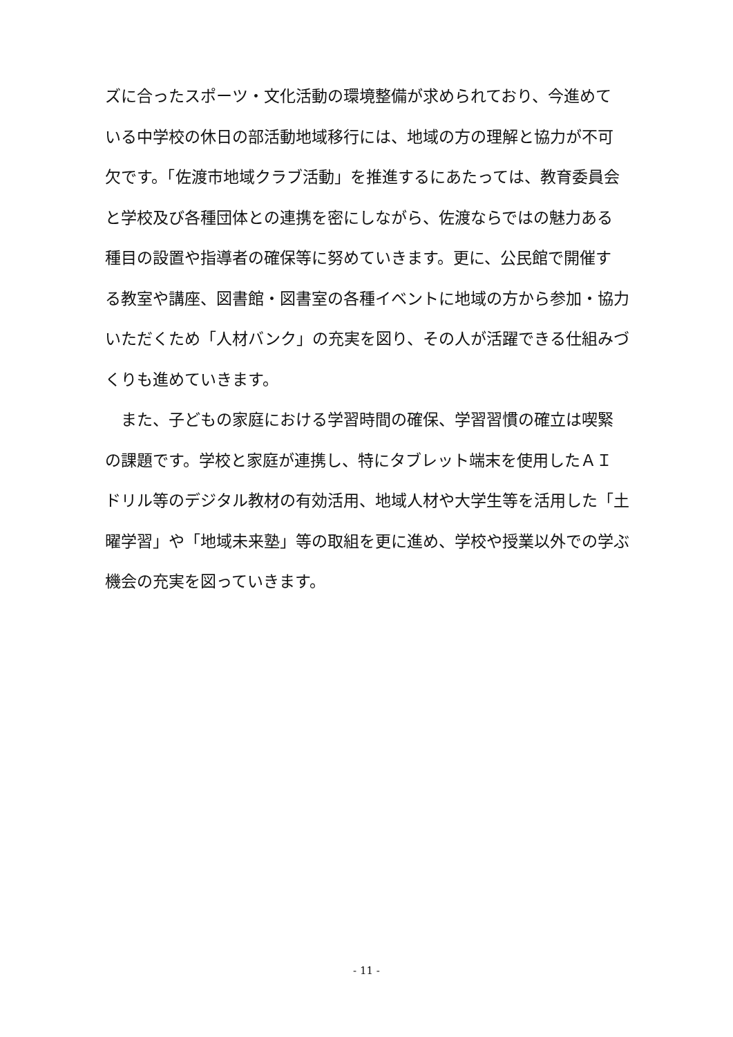ズに合ったスポーツ・文化活動の環境整備が求められており、今進めて
いる中学校の休日の部活動地域移行には、地域の方の理解と協力が不可
欠です。「佐渡市地域クラブ活動」を推進するにあたっては、教育委員会
と学校及び各種団体との連携を密にしながら、佐渡ならではの魅力ある
種目の設置や指導者の確保等に努めていきます。更に、公民館で開催す
る教室や講座、図書館・図書室の各種イベントに地域の方から参加・協力
いただくため「人材バンク」の充実を図り、その人が活躍できる仕組みづ
くりも進めていきます。
　また、子どもの家庭における学習時間の確保、学習習慣の確立は喫緊
の課題です。学校と家庭が連携し、特にタブレット端末を使用したＡＩ
ドリル等のデジタル教材の有効活用、地域人材や大学生等を活用した「土
曜学習」や「地域未来塾」等の取組を更に進め、学校や授業以外での学ぶ
機会の充実を図っていきます。
- 11 -